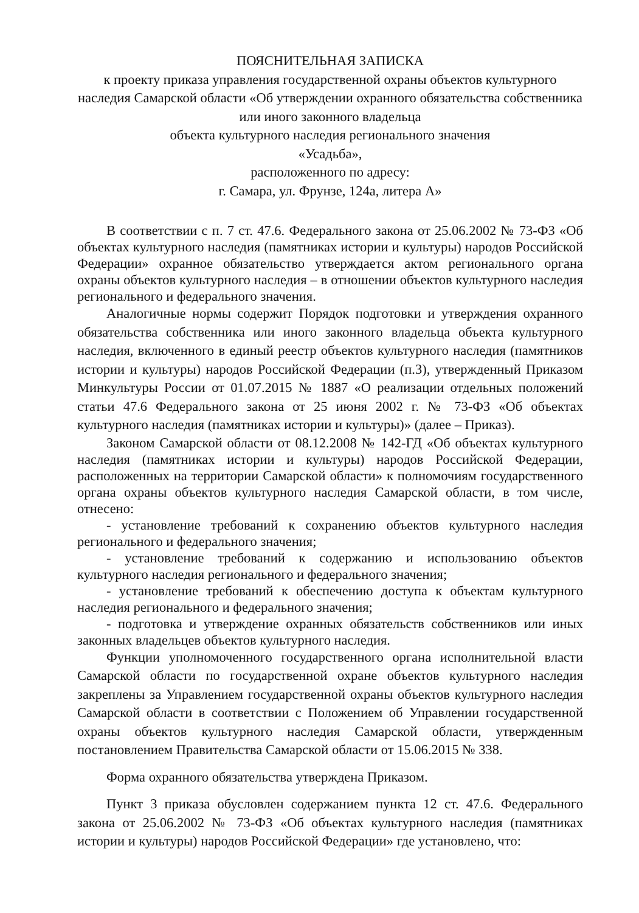ПОЯСНИТЕЛЬНАЯ ЗАПИСКА
к проекту приказа управления государственной охраны объектов культурного наследия Самарской области «Об утверждении охранного обязательства собственника или иного законного владельца
объекта культурного наследия регионального значения
«Усадьба»,
расположенного по адресу:
г. Самара, ул. Фрунзе, 124а, литера А»
В соответствии с п. 7 ст. 47.6. Федерального закона от 25.06.2002 № 73-ФЗ «Об объектах культурного наследия (памятниках истории и культуры) народов Российской Федерации» охранное обязательство утверждается актом регионального органа охраны объектов культурного наследия – в отношении объектов культурного наследия регионального и федерального значения.
Аналогичные нормы содержит Порядок подготовки и утверждения охранного обязательства собственника или иного законного владельца объекта культурного наследия, включенного в единый реестр объектов культурного наследия (памятников истории и культуры) народов Российской Федерации (п.3), утвержденный Приказом Минкультуры России от 01.07.2015 № 1887 «О реализации отдельных положений статьи 47.6 Федерального закона от 25 июня 2002 г. № 73-ФЗ «Об объектах культурного наследия (памятниках истории и культуры)» (далее – Приказ).
Законом Самарской области от 08.12.2008 № 142-ГД «Об объектах культурного наследия (памятниках истории и культуры) народов Российской Федерации, расположенных на территории Самарской области» к полномочиям государственного органа охраны объектов культурного наследия Самарской области, в том числе, отнесено:
- установление требований к сохранению объектов культурного наследия регионального и федерального значения;
- установление требований к содержанию и использованию объектов культурного наследия регионального и федерального значения;
- установление требований к обеспечению доступа к объектам культурного наследия регионального и федерального значения;
- подготовка и утверждение охранных обязательств собственников или иных законных владельцев объектов культурного наследия.
Функции уполномоченного государственного органа исполнительной власти Самарской области по государственной охране объектов культурного наследия закреплены за Управлением государственной охраны объектов культурного наследия Самарской области в соответствии с Положением об Управлении государственной охраны объектов культурного наследия Самарской области, утвержденным постановлением Правительства Самарской области от 15.06.2015 № 338.
Форма охранного обязательства утверждена Приказом.
Пункт 3 приказа обусловлен содержанием пункта 12 ст. 47.6. Федерального закона от 25.06.2002 № 73-ФЗ «Об объектах культурного наследия (памятниках истории и культуры) народов Российской Федерации» где установлено, что: